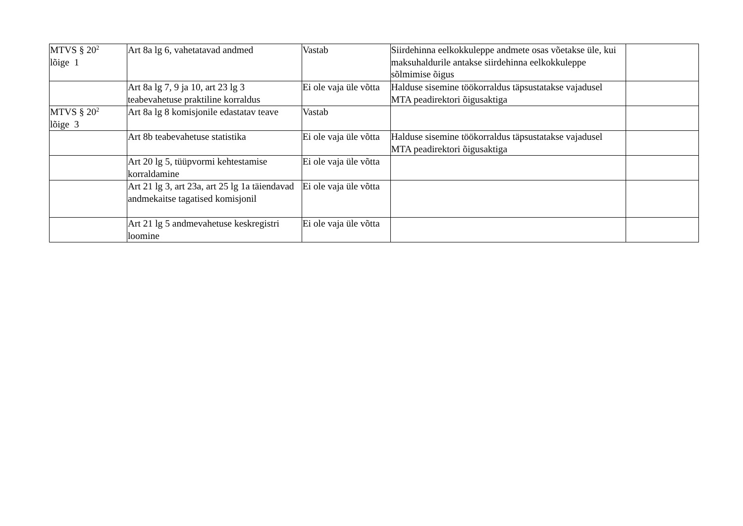| MTVS § 20<sup>2</sup> lõige 1 | Art 8a lg 6, vahetatavad andmed | Vastab | Siirdehinna eelkokkuleppe andmete osas võetakse üle, kui maksuhaldurile antakse siirdehinna eelkokkuleppe sõlmimise õigus | |
| | Art 8a lg 7, 9 ja 10, art 23 lg 3 teabevahetuse praktiline korraldus | Ei ole vaja üle võtta | Halduse sisemine töökorraldus täpsustatakse vajadusel MTA peadirektori õigusaktiga | |
| MTVS § 20<sup>2</sup> lõige 3 | Art 8a lg 8 komisjonile edastatav teave | Vastab | | |
| | Art 8b teabevahetuse statistika | Ei ole vaja üle võtta | Halduse sisemine töökorraldus täpsustatakse vajadusel MTA peadirektori õigusaktiga | |
| | Art 20 lg 5, tüüpvormi kehtestamise korraldamine | Ei ole vaja üle võtta | | |
| | Art 21 lg 3, art 23a, art 25 lg 1a täiendavad andmekaitse tagatised komisjonil | Ei ole vaja üle võtta | | |
| | Art 21 lg 5 andmevahetuse keskregistri loomine | Ei ole vaja üle võtta | | |